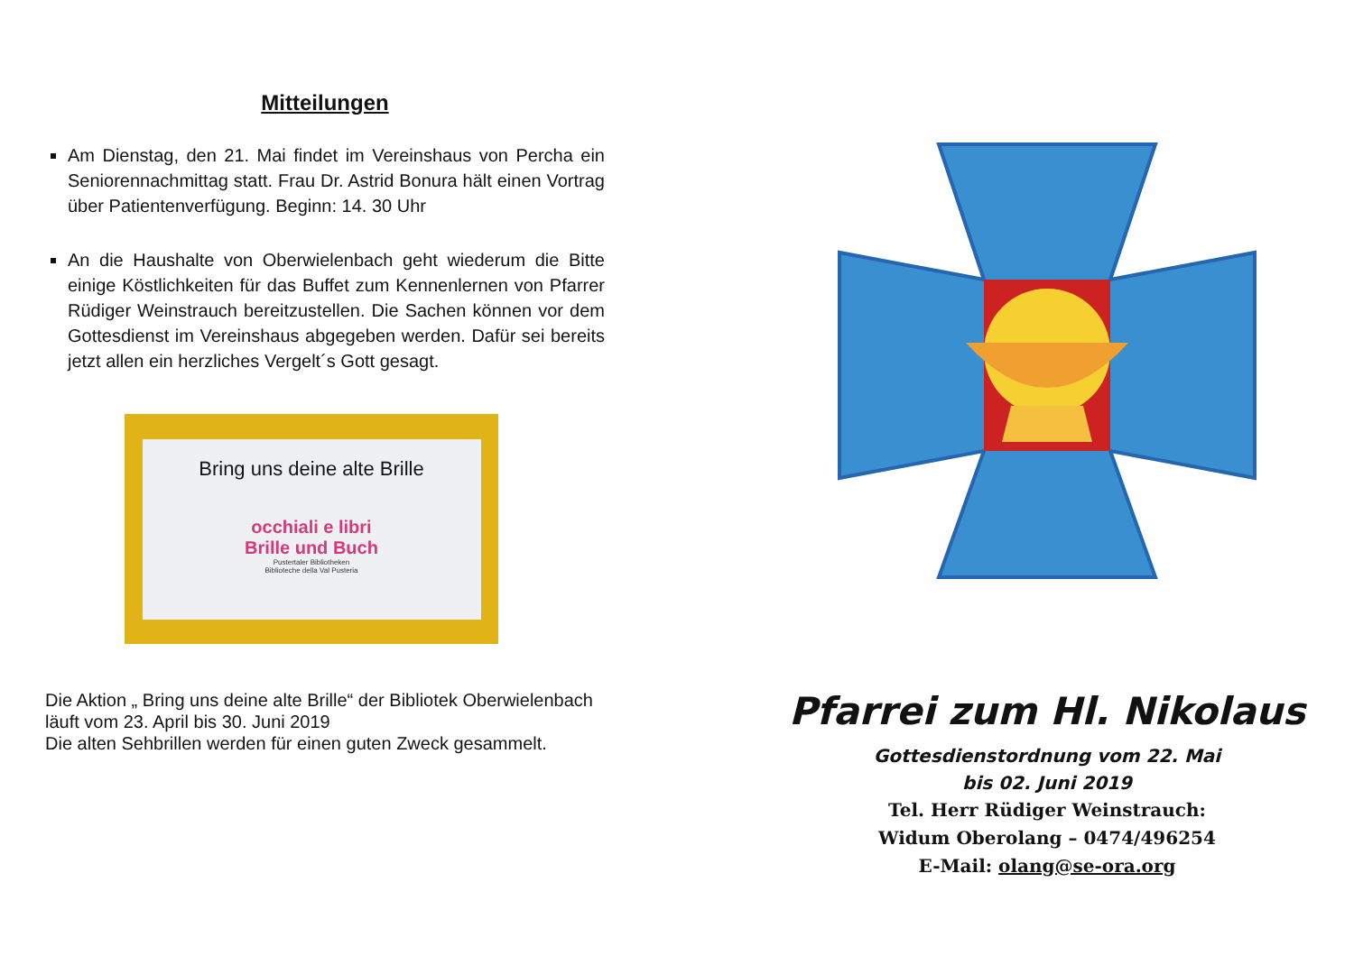Mitteilungen
Am Dienstag, den 21. Mai findet im Vereinshaus von Percha ein Seniorennachmittag statt. Frau Dr. Astrid Bonura hält einen Vortrag über Patientenverfügung. Beginn: 14. 30 Uhr
An die Haushalte von Oberwielenbach geht wiederum die Bitte einige Köstlichkeiten für das Buffet zum Kennenlernen von Pfarrer Rüdiger Weinstrauch bereitzustellen. Die Sachen können vor dem Gottesdienst im Vereinshaus abgegeben werden. Dafür sei bereits jetzt allen ein herzliches Vergelt´s Gott gesagt.
Bring uns deine alte Brille
occhiali e libri
Brille und Buch
Pustertaler Bibliotheken
Biblioteche della Val Pusteria
Die Aktion „ Bring uns deine alte Brille“ der Bibliotek Oberwielenbach läuft vom 23. April bis 30. Juni 2019
Die alten Sehbrillen werden für einen guten Zweck gesammelt.
Pfarrei zum Hl. Nikolaus
Gottesdienstordnung vom 22. Mai
bis 02. Juni 2019
Tel. Herr Rüdiger Weinstrauch:
Widum Oberolang – 0474/496254
E-Mail: olang@se-ora.org